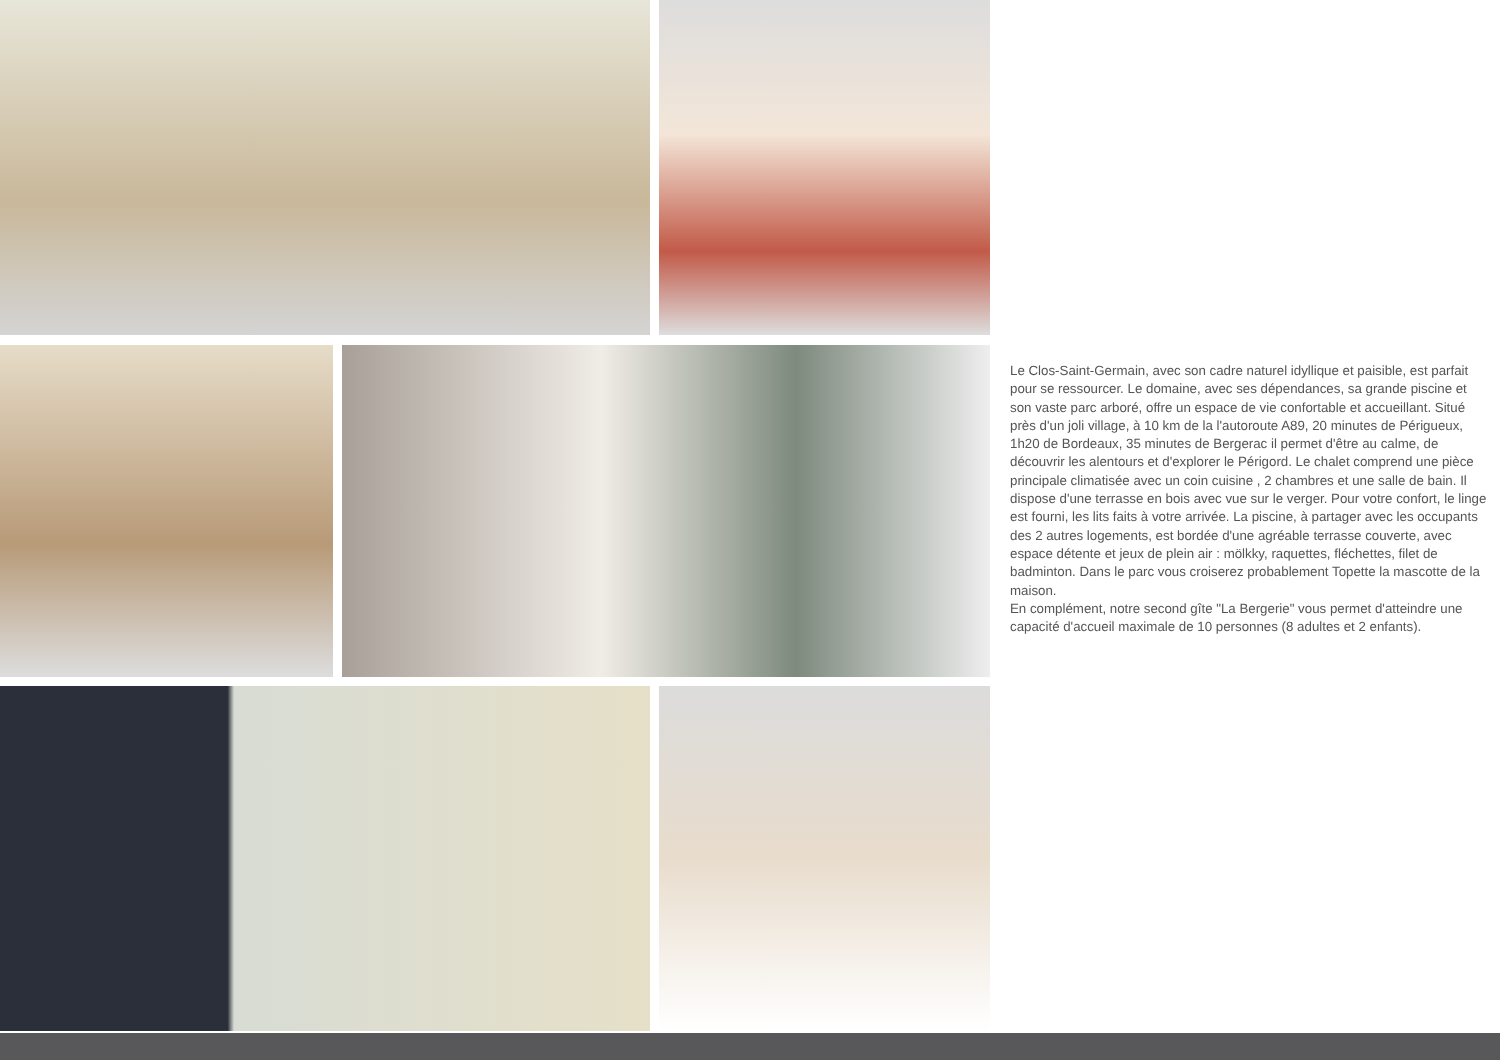Le Clos-Saint-Germain, avec son cadre naturel idyllique et paisible, est parfait pour se ressourcer. Le domaine, avec ses dépendances, sa grande piscine et son vaste parc arboré, offre un espace de vie confortable et accueillant. Situé près d'un joli village, à 10 km de la l'autoroute A89, 20 minutes de Périgueux, 1h20 de Bordeaux, 35 minutes de Bergerac il permet d'être au calme, de découvrir les alentours et d'explorer le Périgord. Le chalet comprend une pièce principale climatisée avec un coin cuisine , 2 chambres et une salle de bain. Il dispose d'une terrasse en bois avec vue sur le verger. Pour votre confort, le linge est fourni, les lits faits à votre arrivée. La piscine, à partager avec les occupants des 2 autres logements, est bordée d'une agréable terrasse couverte, avec espace détente et jeux de plein air : mölkky, raquettes, fléchettes, filet de badminton. Dans le parc vous croiserez probablement Topette la mascotte de la maison.
En complément, notre second gîte "La Bergerie" vous permet d'atteindre une capacité d'accueil maximale de 10 personnes (8 adultes et 2 enfants).